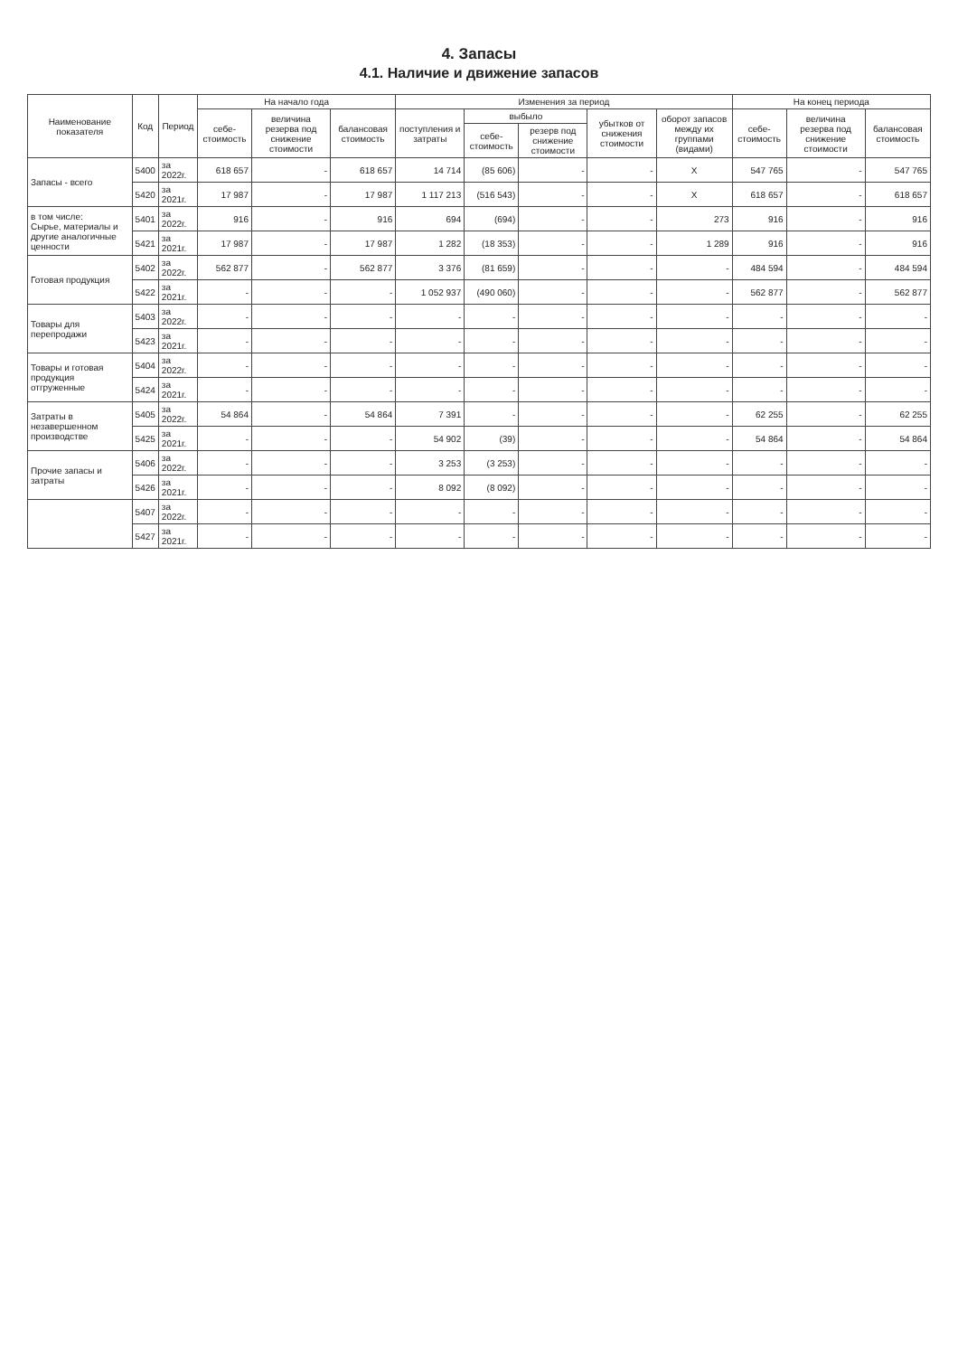4. Запасы
4.1. Наличие и движение запасов
| Наименование показателя | Код | Период | На начало года | | | Изменения за период | | | | | На конец периода | | |
| --- | --- | --- | --- | --- | --- | --- | --- | --- | --- | --- | --- | --- | --- |
| | | | себе-стоимость | величина резерва под снижение стоимости | балансовая стоимость | поступления и затраты | выбыло | | убытков от снижения стоимости | оборот запасов между их группами (видами) | себе-стоимость | величина резерва под снижение стоимости | балансовая стоимость |
| | | | | | | | себе-стоимость | резерв под снижение стоимости | | | | | |
| Запасы - всего | 5400 | за 2022г. | 618 657 | - | 618 657 | 14 714 | (85 606) | - | - | X | 547 765 | - | 547 765 |
| | 5420 | за 2021г. | 17 987 | - | 17 987 | 1 117 213 | (516 543) | - | - | X | 618 657 | - | 618 657 |
| в том числе: Сырье, материалы и другие аналогичные ценности | 5401 | за 2022г. | 916 | - | 916 | 694 | (694) | - | - | 273 | 916 | - | 916 |
| | 5421 | за 2021г. | 17 987 | - | 17 987 | 1 282 | (18 353) | - | - | 1 289 | 916 | - | 916 |
| Готовая продукция | 5402 | за 2022г. | 562 877 | - | 562 877 | 3 376 | (81 659) | - | - | - | 484 594 | - | 484 594 |
| | 5422 | за 2021г. | - | - | - | 1 052 937 | (490 060) | - | - | - | 562 877 | - | 562 877 |
| Товары для перепродажи | 5403 | за 2022г. | - | - | - | - | - | - | - | - | - | - | - |
| | 5423 | за 2021г. | - | - | - | - | - | - | - | - | - | - | - |
| Товары и готовая продукция отгруженные | 5404 | за 2022г. | - | - | - | - | - | - | - | - | - | - | - |
| | 5424 | за 2021г. | - | - | - | - | - | - | - | - | - | - | - |
| Затраты в незавершенном производстве | 5405 | за 2022г. | 54 864 | - | 54 864 | 7 391 | - | - | - | - | 62 255 | - | 62 255 |
| | 5425 | за 2021г. | - | - | - | 54 902 | (39) | - | - | - | 54 864 | - | 54 864 |
| Прочие запасы и затраты | 5406 | за 2022г. | - | - | - | 3 253 | (3 253) | - | - | - | - | - | - |
| | 5426 | за 2021г. | - | - | - | 8 092 | (8 092) | - | - | - | - | - | - |
| | 5407 | за 2022г. | - | - | - | - | - | - | - | - | - | - | - |
| | 5427 | за 2021г. | - | - | - | - | - | - | - | - | - | - | - |